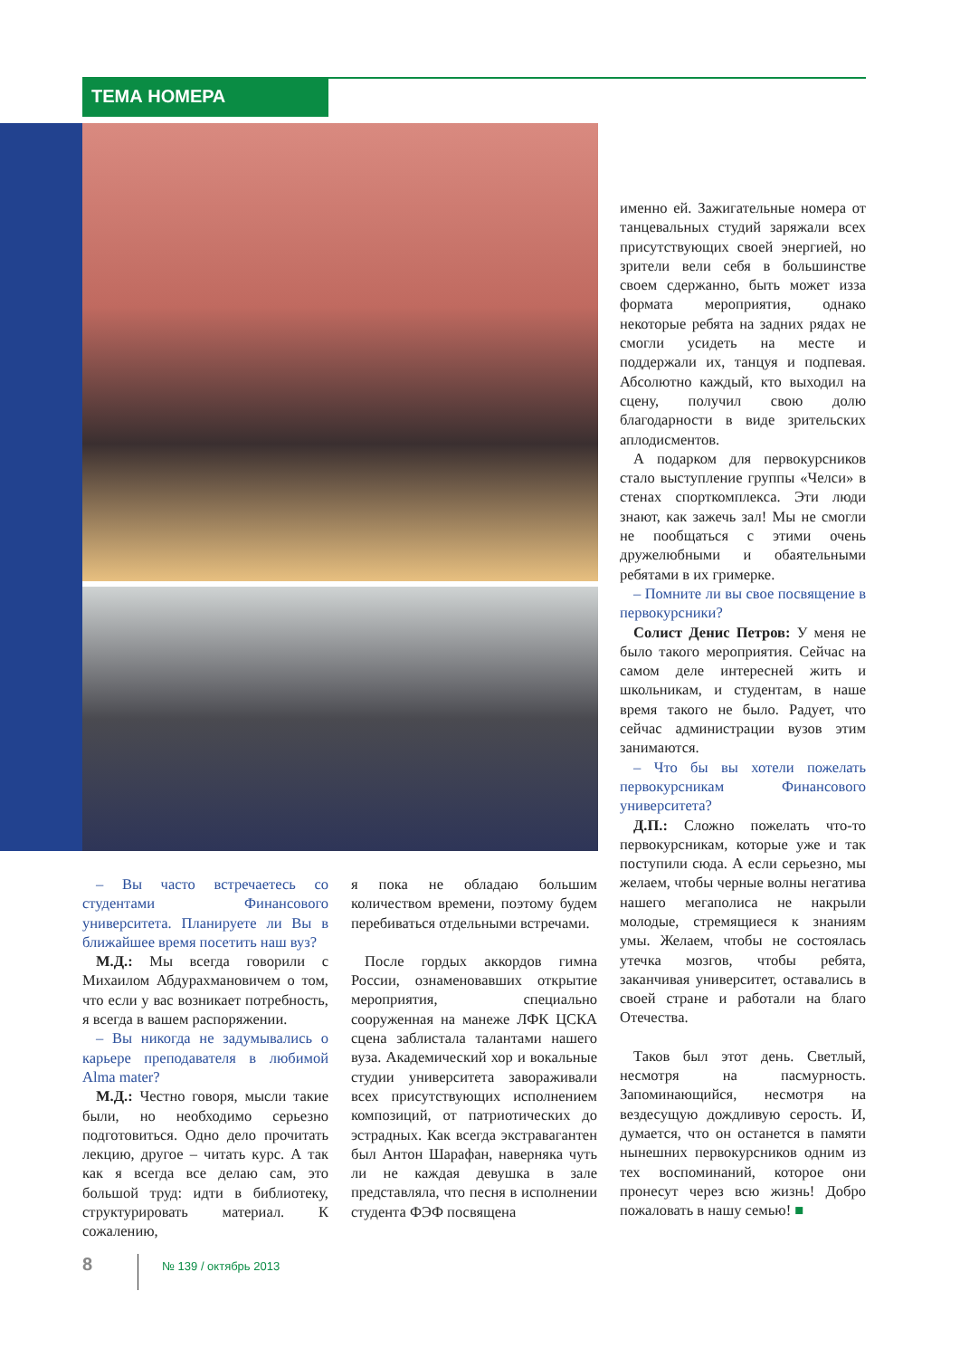ТЕМА НОМЕРА
– Вы часто встречаетесь со студентами Финансового университета. Планируете ли Вы в ближайшее время посетить наш вуз?
М.Д.: Мы всегда говорили с Михаилом Абдурахмановичем о том, что если у вас возникает потребность, я всегда в вашем распоряжении.
– Вы никогда не задумывались о карьере преподавателя в любимой Alma mater?
М.Д.: Честно говоря, мысли такие были, но необходимо серьезно подготовиться. Одно дело прочитать лекцию, другое – читать курс. А так как я всегда все делаю сам, это большой труд: идти в библиотеку, структурировать материал. К сожалению,
я пока не обладаю большим количеством времени, поэтому будем перебиваться отдельными встречами.
После гордых аккордов гимна России, ознаменовавших открытие мероприятия, специально сооруженная на манеже ЛФК ЦСКА сцена заблистала талантами нашего вуза. Академический хор и вокальные студии университета завораживали всех присутствующих исполнением композиций, от патриотических до эстрадных. Как всегда экстравагантен был Антон Шарафан, наверняка чуть ли не каждая девушка в зале представляла, что песня в исполнении студента ФЭФ посвящена
именно ей. Зажигательные номера от танцевальных студий заряжали всех присутствующих своей энергией, но зрители вели себя в большинстве своем сдержанно, быть может изза формата мероприятия, однако некоторые ребята на задних рядах не смогли усидеть на месте и поддержали их, танцуя и подпевая. Абсолютно каждый, кто выходил на сцену, получил свою долю благодарности в виде зрительских аплодисментов.
А подарком для первокурсников стало выступление группы «Челси» в стенах спорткомплекса. Эти люди знают, как зажечь зал! Мы не смогли не пообщаться с этими очень дружелюбными и обаятельными ребятами в их гримерке.
– Помните ли вы свое посвящение в первокурсники?
Солист Денис Петров: У меня не было такого мероприятия. Сейчас на самом деле интересней жить и школьникам, и студентам, в наше время такого не было. Радует, что сейчас администрации вузов этим занимаются.
– Что бы вы хотели пожелать первокурсникам Финансового университета?
Д.П.: Сложно пожелать что-то первокурсникам, которые уже и так поступили сюда. А если серьезно, мы желаем, чтобы черные волны негатива нашего мегаполиса не накрыли молодые, стремящиеся к знаниям умы. Желаем, чтобы не состоялась утечка мозгов, чтобы ребята, заканчивая университет, оставались в своей стране и работали на благо Отечества.
Таков был этот день. Светлый, несмотря на пасмурность. Запоминающийся, несмотря на вездесущую дождливую серость. И, думается, что он останется в памяти нынешних первокурсников одним из тех воспоминаний, которое они пронесут через всю жизнь! Добро пожаловать в нашу семью! ■
8 № 139 / октябрь 2013